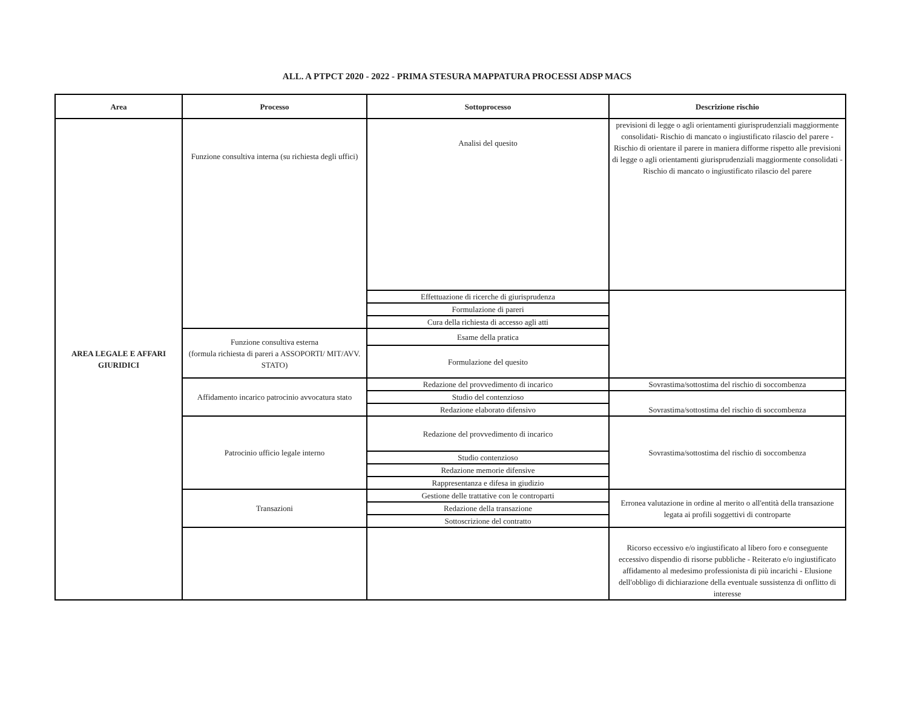ALL. A PTPCT 2020 - 2022 - PRIMA STESURA MAPPATURA PROCESSI ADSP MACS
| Area | Processo | Sottoprocesso | Descrizione rischio |
| --- | --- | --- | --- |
| AREA LEGALE E AFFARI GIURIDICI | Funzione consultiva interna (su richiesta degli uffici) | Analisi del quesito | previsioni di legge o agli orientamenti giurisprudenziali maggiormente consolidati- Rischio di mancato o ingiustificato rilascio del parere - Rischio di orientare il parere in maniera difforme rispetto alle previsioni di legge o agli orientamenti giurisprudenziali maggiormente consolidati - Rischio di mancato o ingiustificato rilascio del parere |
| | | Effettuazione di ricerche di giurisprudenza | |
| | | Formulazione di pareri | |
| | | Cura della richiesta di accesso agli atti | |
| | Funzione consultiva esterna (formula richiesta di pareri a ASSOPORTI/ MIT/AVV. STATO) | Esame della pratica | |
| | | Formulazione del quesito | |
| | Affidamento incarico patrocinio avvocatura stato | Redazione del provvedimento di incarico | Sovrastima/sottostima del rischio di soccombenza |
| | | Studio del contenzioso | Sovrastima/sottostima del rischio di soccombenza |
| | | Redazione elaborato difensivo | |
| | Patrocinio ufficio legale interno | Redazione del provvedimento di incarico | Sovrastima/sottostima del rischio di soccombenza |
| | | Studio contenzioso | |
| | | Redazione memorie difensive | |
| | | Rappresentanza e difesa in giudizio | |
| | Transazioni | Gestione delle trattative con le controparti | Erronea valutazione in ordine al merito o all'entità della transazione legata ai profili soggettivi di controparte |
| | | Redazione della transazione | |
| | | Sottoscrizione del contratto | |
| | | | Ricorso eccessivo e/o ingiustificato al libero foro e conseguente eccessivo dispendio di risorse pubbliche - Reiterato e/o ingiustificato affidamento al medesimo professionista di più incarichi - Elusione dell'obbligo di dichiarazione della eventuale sussistenza di onflitto di interesse |